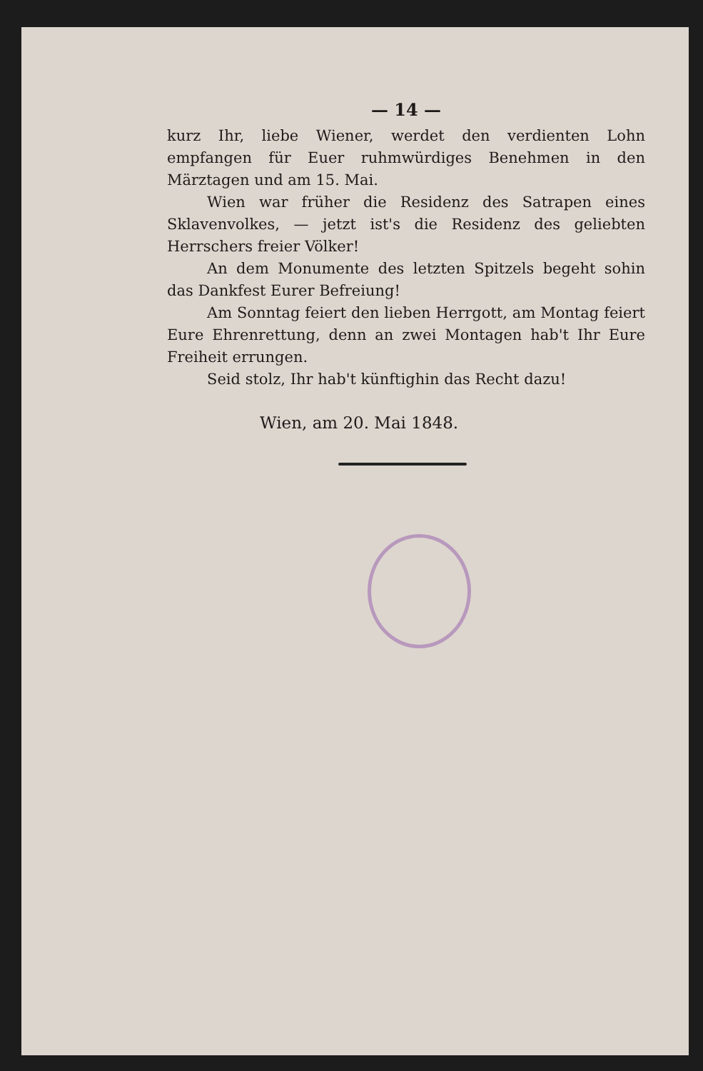— 14 —
kurz Ihr, liebe Wiener, werdet den verdienten Lohn empfangen für Euer ruhmwürdiges Benehmen in den Märztagen und am 15. Mai.
Wien war früher die Residenz des Satrapen eines Sklavenvolkes, — jetzt ist's die Residenz des geliebten Herrschers freier Völker!
An dem Monumente des letzten Spitzels begeht sohin das Dankfest Eurer Befreiung!
Am Sonntag feiert den lieben Herrgott, am Montag feiert Eure Ehrenrettung, denn an zwei Montagen hab't Ihr Eure Freiheit errungen.
Seid stolz, Ihr hab't künftighin das Recht dazu!
Wien, am 20. Mai 1848.